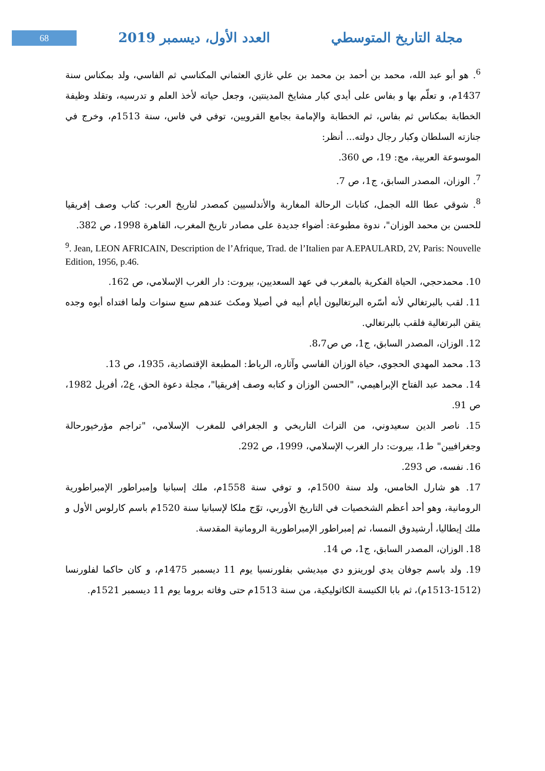68
مجلة التاريخ المتوسطي العدد الأول، ديسمبر 2019
<sup>6</sup>. هو أبو عبد الله، محمد بن أحمد بن محمد بن علي غازي العثماني المكناسي ثم الفاسي، ولد بمكناس سنة 1437م، و تعلّم بها و بفاس على أيدي كبار مشايخ المدينتين، وجعل حياته لأخذ العلم و تدرسيه، وتقلد وظيفة الخطابة بمكناس ثم بفاس، ثم الخطابة والإمامة بجامع القرويين، توفي في فاس، سنة 1513م، وخرج في جنازته السلطان وكبار رجال دولته... أنظر:
الموسوعة العربية، مج: 19، ص 360.
<sup>7</sup>. الوزان، المصدر السابق، ج1، ص 7.
<sup>8</sup>. شوقي عطا الله الجمل، كتابات الرحالة المغاربة والأندلسيين كمصدر لتاريخ العرب: كتاب وصف إفريقيا للحسن بن محمد الوزان"، ندوة مطبوعة: أضواء جديدة على مصادر تاريخ المغرب، القاهرة 1998، ص 382.
<sup>9</sup>. Jean, LEON AFRICAIN, Description de l’Afrique, Trad. de l’Italien par A.EPAULARD, 2V, Paris: Nouvelle Edition, 1956, p.46.
10. محمدحجي، الحياة الفكرية بالمغرب في عهد السعديين، بيروت: دار الغرب الإسلامي، ص 162.
11. لقب بالبرتغالي لأنه أسّره البرتغاليون أيام أبيه في أصيلا ومكث عندهم سبع سنوات ولما افتداه أبوه وجده يتقن البرتغالية فلقب بالبرتغالي.
12. الوزان، المصدر السابق، ج1، ص ص8،7.
13. محمد المهدي الحجوي، حياة الوزان الفاسي وآثاره، الرباط: المطبعة الإقتصادية، 1935، ص 13.
14. محمد عبد الفتاح الإبراهيمي، "الحسن الوزان و كتابه وصف إفريقيا"، مجلة دعوة الحق، ع2، أفريل 1982، ص 91.
15. ناصر الدين سعيدوني، من التراث التاريخي و الجغرافي للمغرب الإسلامي، "تراجم مؤرخيورحالة وجغرافيين" ط1، بيروت: دار الغرب الإسلامي، 1999، ص 292.
16. نفسه، ص 293.
17. هو شارل الخامس، ولد سنة 1500م، و توفي سنة 1558م، ملك إسبانيا وإمبراطور الإمبراطورية الرومانية، وهو أحد أعظم الشخصيات في التاريخ الأوربي، توّج ملكا لإسبانيا سنة 1520م باسم كارلوس الأول و ملك إيطاليا، أرشيدوق النمسا، ثم إمبراطور الإمبراطورية الرومانية المقدسة.
18. الوزان، المصدر السابق، ج1، ص 14.
19. ولد باسم جوفان يدي لورينزو دي ميديشي بفلورنسيا يوم 11 ديسمبر 1475م، و كان حاكما لفلورنسا (1512-1513م)، ثم بابا الكنيسة الكاثوليكية، من سنة 1513م حتى وفاته بروما يوم 11 ديسمبر 1521م.